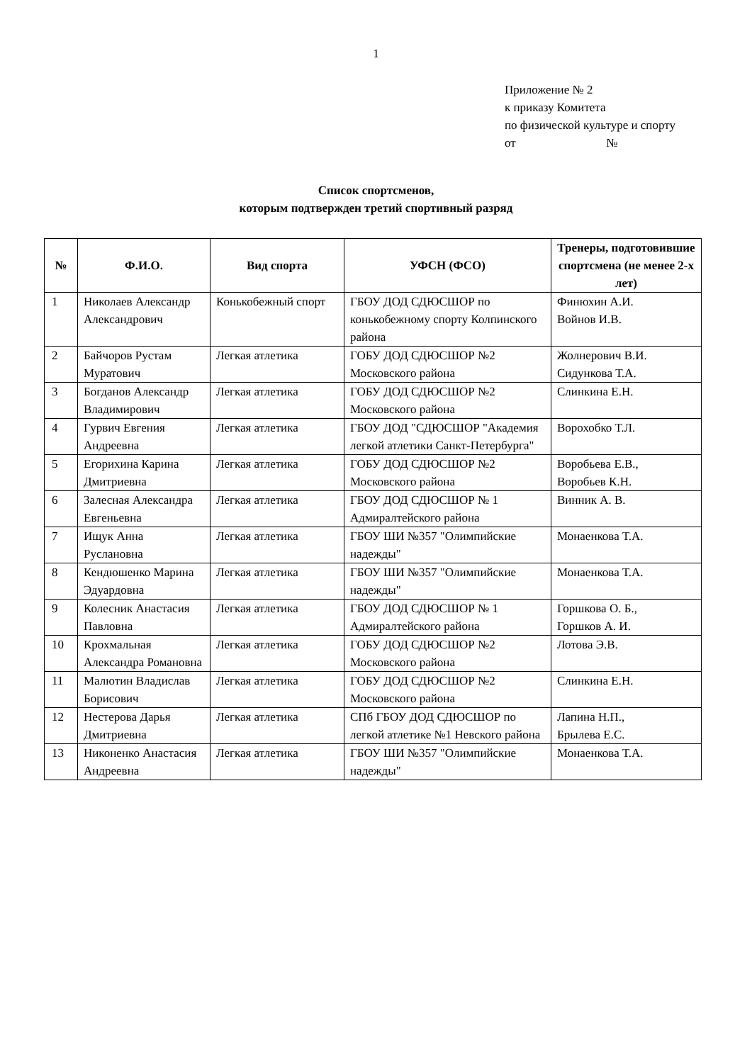1
Приложение № 2
к приказу Комитета
по физической культуре и спорту
от №
Список спортсменов,
которым подтвержден третий спортивный разряд
| № | Ф.И.О. | Вид спорта | УФСН (ФСО) | Тренеры, подготовившие спортсмена (не менее 2-х лет) |
| --- | --- | --- | --- | --- |
| 1 | Николаев Александр Александрович | Конькобежный спорт | ГБОУ ДОД СДЮСШОР по конькобежному спорту Колпинского района | Финюхин А.И. Войнов И.В. |
| 2 | Байчоров Рустам Муратович | Легкая атлетика | ГОБУ ДОД СДЮСШОР №2 Московского района | Жолнерович В.И. Сидункова Т.А. |
| 3 | Богданов Александр Владимирович | Легкая атлетика | ГОБУ ДОД СДЮСШОР №2 Московского района | Слинкина Е.Н. |
| 4 | Гурвич Евгения Андреевна | Легкая атлетика | ГБОУ ДОД "СДЮСШОР "Академия легкой атлетики Санкт-Петербурга" | Ворохобко Т.Л. |
| 5 | Егорихина Карина Дмитриевна | Легкая атлетика | ГОБУ ДОД СДЮСШОР №2 Московского района | Воробьева Е.В., Воробьев К.Н. |
| 6 | Залесная Александра Евгеньевна | Легкая атлетика | ГБОУ ДОД СДЮСШОР № 1 Адмиралтейского района | Винник А. В. |
| 7 | Ищук Анна Руслановна | Легкая атлетика | ГБОУ ШИ №357 "Олимпийские надежды" | Монаенкова Т.А. |
| 8 | Кендюшенко Марина Эдуардовна | Легкая атлетика | ГБОУ ШИ №357 "Олимпийские надежды" | Монаенкова Т.А. |
| 9 | Колесник Анастасия Павловна | Легкая атлетика | ГБОУ ДОД СДЮСШОР № 1 Адмиралтейского района | Горшкова О. Б., Горшков А. И. |
| 10 | Крохмальная Александра Романовна | Легкая атлетика | ГОБУ ДОД СДЮСШОР №2 Московского района | Лотова Э.В. |
| 11 | Малютин Владислав Борисович | Легкая атлетика | ГОБУ ДОД СДЮСШОР №2 Московского района | Слинкина Е.Н. |
| 12 | Нестерова Дарья Дмитриевна | Легкая атлетика | СПб ГБОУ ДОД СДЮСШОР по легкой атлетике №1 Невского района | Лапина Н.П., Брылева Е.С. |
| 13 | Никоненко Анастасия Андреевна | Легкая атлетика | ГБОУ ШИ №357 "Олимпийские надежды" | Монаенкова Т.А. |